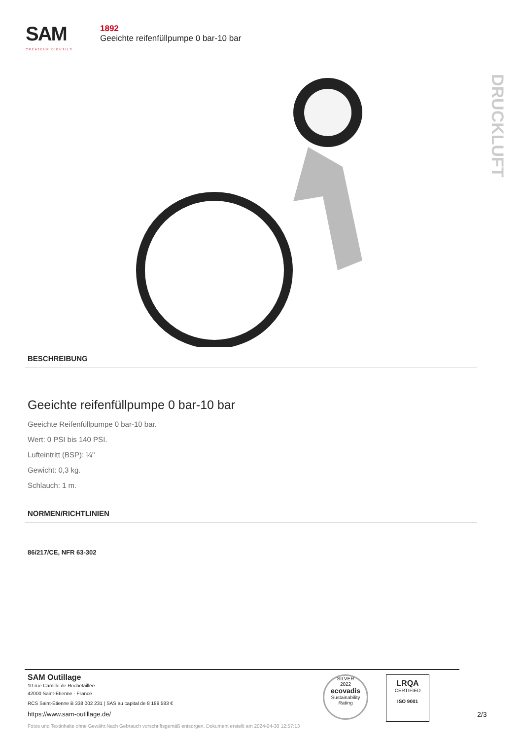SAM
CRÉATEUR D'OUTILS
1892
Geeichte reifenfüllpumpe 0 bar-10 bar
DRUCKLUFT
BESCHREIBUNG
Geeichte reifenfüllpumpe 0 bar-10 bar
Geeichte Reifenfüllpumpe 0 bar-10 bar.
Wert: 0 PSI bis 140 PSI.
Lufteintritt (BSP): ¼"
Gewicht: 0,3 kg.
Schlauch: 1 m.
NORMEN/RICHTLINIEN
86/217/CE, NFR 63-302
SAM Outillage
10 rue Camille de Rochetaillée
42000 Saint-Etienne - France
RCS Saint-Etienne B 338 002 231 | SAS au capital de 8 189 583 €
https://www.sam-outillage.de/
SILVER
2022
ecovadis
Sustainability Rating
LRQA
CERTIFIED
ISO 9001
2/3
Fotos und Textinhalte ohne Gewähr.Nach Gebrauch vorschriftsgemäß entsorgen. Dokument erstellt am 2024-04-30 12:57:13